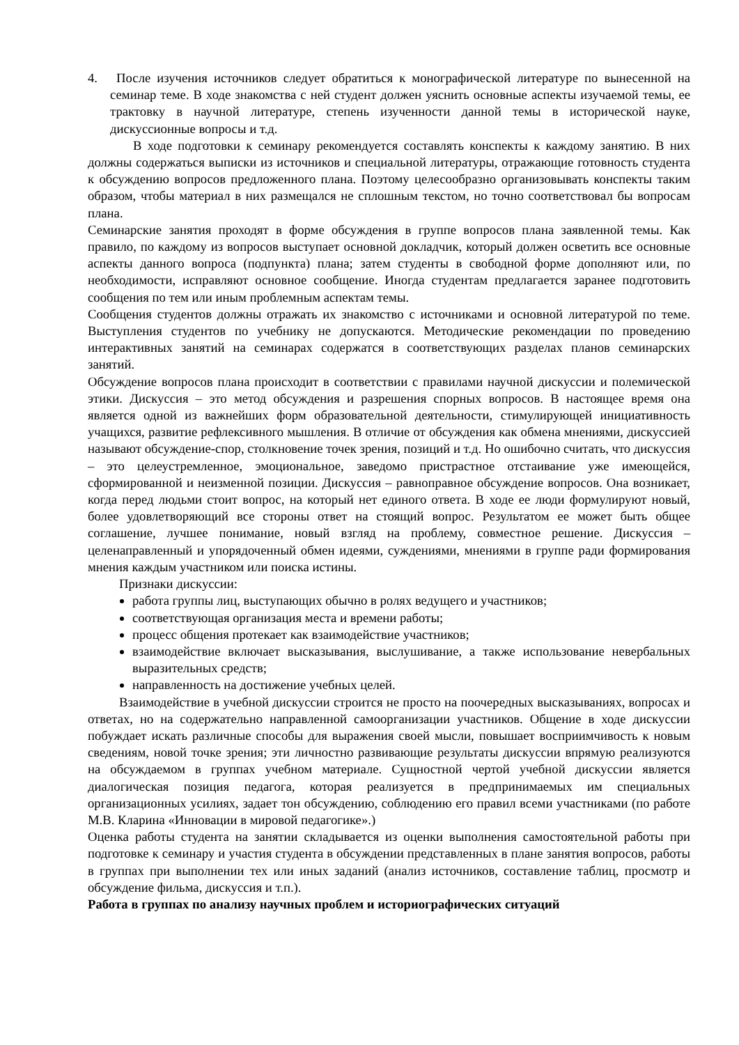4. После изучения источников следует обратиться к монографической литературе по вынесенной на семинар теме. В ходе знакомства с ней студент должен уяснить основные аспекты изучаемой темы, ее трактовку в научной литературе, степень изученности данной темы в исторической науке, дискуссионные вопросы и т.д.
В ходе подготовки к семинару рекомендуется составлять конспекты к каждому занятию. В них должны содержаться выписки из источников и специальной литературы, отражающие готовность студента к обсуждению вопросов предложенного плана. Поэтому целесообразно организовывать конспекты таким образом, чтобы материал в них размещался не сплошным текстом, но точно соответствовал бы вопросам плана.
Семинарские занятия проходят в форме обсуждения в группе вопросов плана заявленной темы. Как правило, по каждому из вопросов выступает основной докладчик, который должен осветить все основные аспекты данного вопроса (подпункта) плана; затем студенты в свободной форме дополняют или, по необходимости, исправляют основное сообщение. Иногда студентам предлагается заранее подготовить сообщения по тем или иным проблемным аспектам темы.
Сообщения студентов должны отражать их знакомство с источниками и основной литературой по теме. Выступления студентов по учебнику не допускаются. Методические рекомендации по проведению интерактивных занятий на семинарах содержатся в соответствующих разделах планов семинарских занятий.
Обсуждение вопросов плана происходит в соответствии с правилами научной дискуссии и полемической этики. Дискуссия – это метод обсуждения и разрешения спорных вопросов. В настоящее время она является одной из важнейших форм образовательной деятельности, стимулирующей инициативность учащихся, развитие рефлексивного мышления. В отличие от обсуждения как обмена мнениями, дискуссией называют обсуждение-спор, столкновение точек зрения, позиций и т.д. Но ошибочно считать, что дискуссия – это целеустремленное, эмоциональное, заведомо пристрастное отстаивание уже имеющейся, сформированной и неизменной позиции. Дискуссия – равноправное обсуждение вопросов. Она возникает, когда перед людьми стоит вопрос, на который нет единого ответа. В ходе ее люди формулируют новый, более удовлетворяющий все стороны ответ на стоящий вопрос. Результатом ее может быть общее соглашение, лучшее понимание, новый взгляд на проблему, совместное решение. Дискуссия – целенаправленный и упорядоченный обмен идеями, суждениями, мнениями в группе ради формирования мнения каждым участником или поиска истины.
Признаки дискуссии:
работа группы лиц, выступающих обычно в ролях ведущего и участников;
соответствующая организация места и времени работы;
процесс общения протекает как взаимодействие участников;
взаимодействие включает высказывания, выслушивание, а также использование невербальных выразительных средств;
направленность на достижение учебных целей.
Взаимодействие в учебной дискуссии строится не просто на поочередных высказываниях, вопросах и ответах, но на содержательно направленной самоорганизации участников. Общение в ходе дискуссии побуждает искать различные способы для выражения своей мысли, повышает восприимчивость к новым сведениям, новой точке зрения; эти личностно развивающие результаты дискуссии впрямую реализуются на обсуждаемом в группах учебном материале. Сущностной чертой учебной дискуссии является диалогическая позиция педагога, которая реализуется в предпринимаемых им специальных организационных усилиях, задает тон обсуждению, соблюдению его правил всеми участниками (по работе М.В. Кларина «Инновации в мировой педагогике».)
Оценка работы студента на занятии складывается из оценки выполнения самостоятельной работы при подготовке к семинару и участия студента в обсуждении представленных в плане занятия вопросов, работы в группах при выполнении тех или иных заданий (анализ источников, составление таблиц, просмотр и обсуждение фильма, дискуссия и т.п.).
Работа в группах по анализу научных проблем и историографических ситуаций